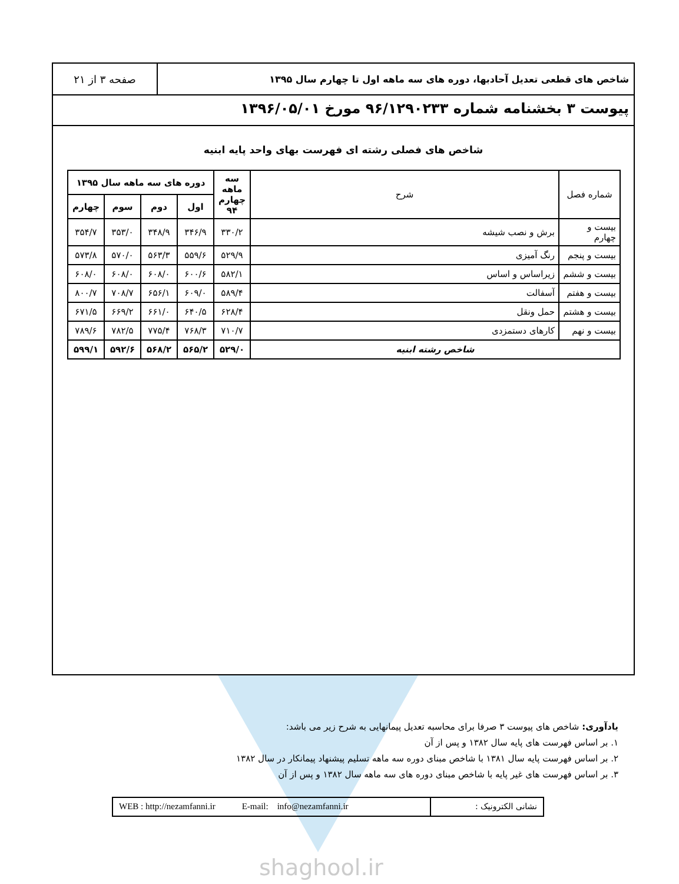شاخص های قطعی تعدیل آحادبها، دوره های سه ماهه اول تا چهارم سال ۱۳۹۵
صفحه ۳ از ۲۱
پیوست ۳ بخشنامه شماره ۹۶/۱۲۹۰۲۳۳ مورخ ۱۳۹۶/۰۵/۰۱
شاخص های فصلی رشته ای فهرست بهای واحد پایه ابنیه
| شماره فصل | شرح | سه ماهه چهارم ۹۴ | دوره های سه ماهه سال ۱۳۹۵ | | | |
| --- | --- | --- | --- | --- | --- | --- |
| | | | اول | دوم | سوم | چهارم |
| بیست و چهارم | برش و نصب شیشه | ۳۳۰/۲ | ۳۴۶/۹ | ۳۴۸/۹ | ۳۵۳/۰ | ۳۵۴/۷ |
| بیست و پنجم | رنگ آمیزی | ۵۲۹/۹ | ۵۵۹/۶ | ۵۶۳/۳ | ۵۷۰/۰ | ۵۷۳/۸ |
| بیست و ششم | زیراساس و اساس | ۵۸۲/۱ | ۶۰۰/۶ | ۶۰۸/۰ | ۶۰۸/۰ | ۶۰۸/۰ |
| بیست و هفتم | آسفالت | ۵۸۹/۴ | ۶۰۹/۰ | ۶۵۶/۱ | ۷۰۸/۷ | ۸۰۰/۷ |
| بیست و هشتم | حمل ونقل | ۶۲۸/۴ | ۶۴۰/۵ | ۶۶۱/۰ | ۶۶۹/۲ | ۶۷۱/۵ |
| بیست و نهم | کارهای دستمزدی | ۷۱۰/۷ | ۷۶۸/۳ | ۷۷۵/۴ | ۷۸۲/۵ | ۷۸۹/۶ |
| شاخص رشته ابنیه | | ۵۲۹/۰ | ۵۶۵/۲ | ۵۶۸/۲ | ۵۹۲/۶ | ۵۹۹/۱ |
یادآوری: شاخص های پیوست ۳ صرفا برای محاسبه تعدیل پیمانهایی به شرح زیر می باشد:
۱. بر اساس فهرست های پایه سال ۱۳۸۲ و پس از آن
۲. بر اساس فهرست پایه سال ۱۳۸۱ با شاخص مبنای دوره سه ماهه تسلیم پیشنهاد پیمانکار در سال ۱۳۸۲
۳. بر اساس فهرست های غیر پایه با شاخص مبنای دوره های سه ماهه سال ۱۳۸۲ و پس از آن
نشانی الکترونیک : WEB : http://nezamfanni.ir E-mail: info@nezamfanni.ir
shaghool.ir